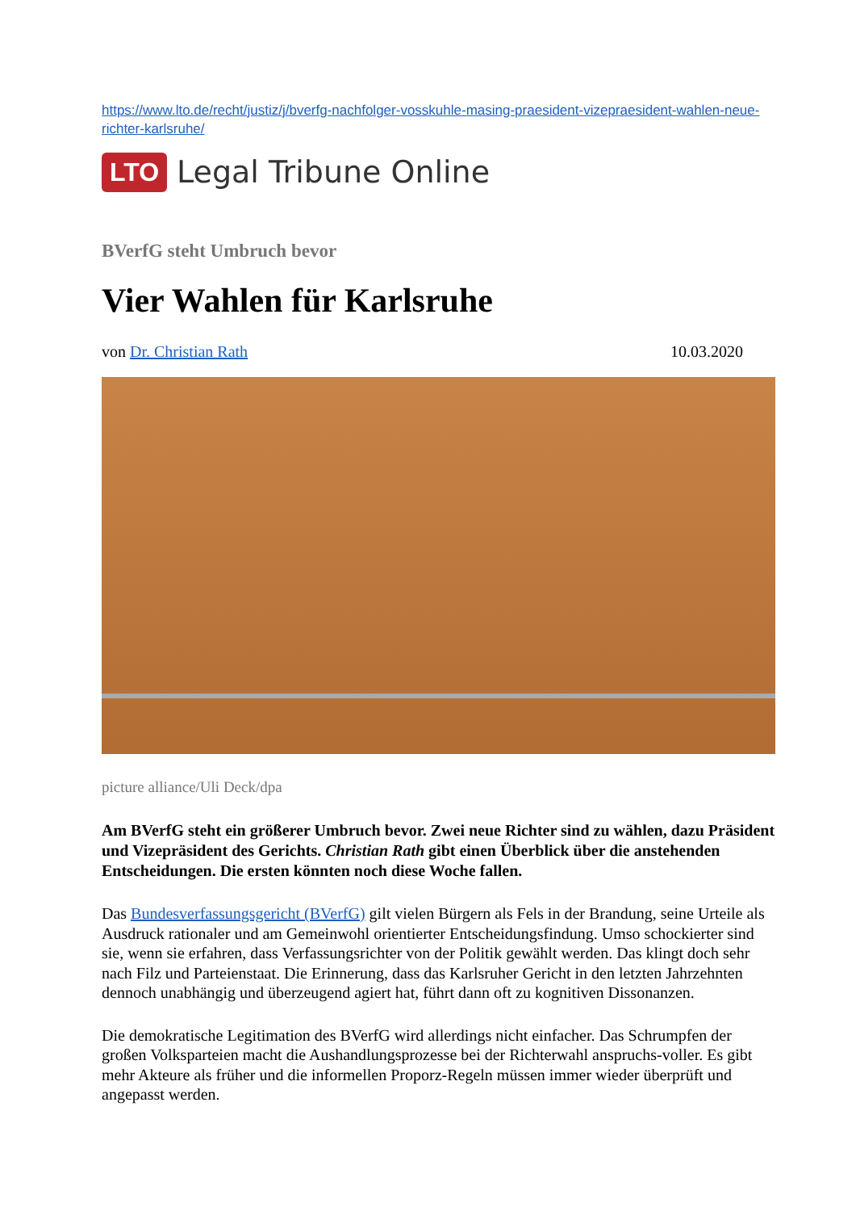https://www.lto.de/recht/justiz/j/bverfg-nachfolger-vosskuhle-masing-praesident-vizepraesident-wahlen-neue-richter-karlsruhe/
LTO Legal Tribune Online
BVerfG steht Umbruch bevor
Vier Wahlen für Karlsruhe
von Dr. Christian Rath 10.03.2020
picture alliance/Uli Deck/dpa
Am BVerfG steht ein größerer Umbruch bevor. Zwei neue Richter sind zu wählen, dazu Präsident und Vizepräsident des Gerichts. Christian Rath gibt einen Überblick über die anstehenden Entscheidungen. Die ersten könnten noch diese Woche fallen.
Das Bundesverfassungsgericht (BVerfG) gilt vielen Bürgern als Fels in der Brandung, seine Urteile als Ausdruck rationaler und am Gemeinwohl orientierter Entscheidungsfindung. Umso schockierter sind sie, wenn sie erfahren, dass Verfassungsrichter von der Politik gewählt werden. Das klingt doch sehr nach Filz und Parteienstaat. Die Erinnerung, dass das Karlsruher Gericht in den letzten Jahrzehnten dennoch unabhängig und überzeugend agiert hat, führt dann oft zu kognitiven Dissonanzen.
Die demokratische Legitimation des BVerfG wird allerdings nicht einfacher. Das Schrumpfen der großen Volksparteien macht die Aushandlungsprozesse bei der Richterwahl anspruchs-voller. Es gibt mehr Akteure als früher und die informellen Proporz-Regeln müssen immer wieder überprüft und angepasst werden.